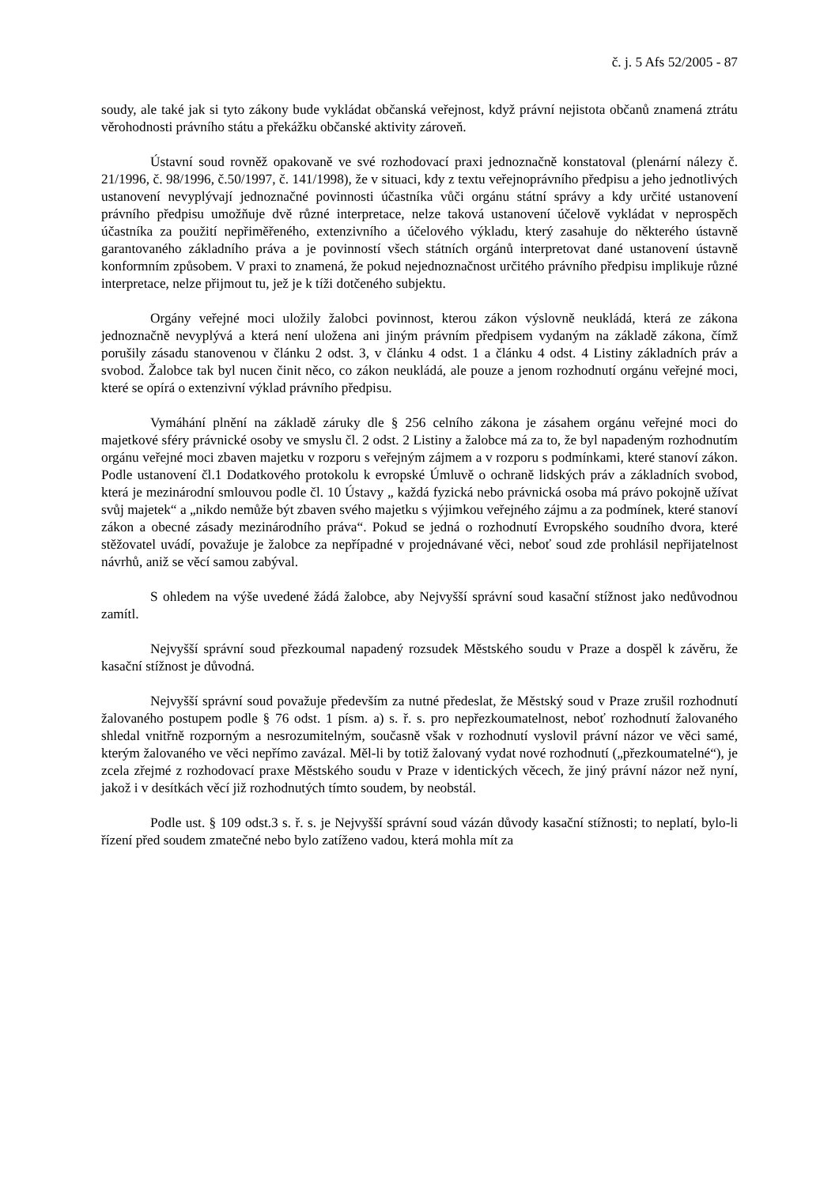č. j. 5 Afs 52/2005 - 87
soudy, ale také jak si tyto zákony bude vykládat občanská veřejnost, když právní nejistota občanů znamená ztrátu věrohodnosti právního státu a překážku občanské aktivity zároveň.
Ústavní soud rovněž opakovaně ve své rozhodovací praxi jednoznačně konstatoval (plenární nálezy č. 21/1996, č. 98/1996, č.50/1997, č. 141/1998), že v situaci, kdy z textu veřejnoprávního předpisu a jeho jednotlivých ustanovení nevyplývají jednoznačné povinnosti účastníka vůči orgánu státní správy a kdy určité ustanovení právního předpisu umožňuje dvě různé interpretace, nelze taková ustanovení účelově vykládat v neprospěch účastníka za použití nepřiměřeného, extenzivního a účelového výkladu, který zasahuje do některého ústavně garantovaného základního práva a je povinností všech státních orgánů interpretovat dané ustanovení ústavně konformním způsobem. V praxi to znamená, že pokud nejednoznačnost určitého právního předpisu implikuje různé interpretace, nelze přijmout tu, jež je k tíži dotčeného subjektu.
Orgány veřejné moci uložily žalobci povinnost, kterou zákon výslovně neukládá, která ze zákona jednoznačně nevyplývá a která není uložena ani jiným právním předpisem vydaným na základě zákona, čímž porušily zásadu stanovenou v článku 2 odst. 3, v článku 4 odst. 1 a článku 4 odst. 4 Listiny základních práv a svobod. Žalobce tak byl nucen činit něco, co zákon neukládá, ale pouze a jenom rozhodnutí orgánu veřejné moci, které se opírá o extenzivní výklad právního předpisu.
Vymáhání plnění na základě záruky dle § 256 celního zákona je zásahem orgánu veřejné moci do majetkové sféry právnické osoby ve smyslu čl. 2 odst. 2 Listiny a žalobce má za to, že byl napadeným rozhodnutím orgánu veřejné moci zbaven majetku v rozporu s veřejným zájmem a v rozporu s podmínkami, které stanoví zákon. Podle ustanovení čl.1 Dodatkového protokolu k evropské Úmluvě o ochraně lidských práv a základních svobod, která je mezinárodní smlouvou podle čl. 10 Ústavy „ každá fyzická nebo právnická osoba má právo pokojně užívat svůj majetek“ a „nikdo nemůže být zbaven svého majetku s výjimkou veřejného zájmu a za podmínek, které stanoví zákon a obecné zásady mezinárodního práva“. Pokud se jedná o rozhodnutí Evropského soudního dvora, které stěžovatel uvádí, považuje je žalobce za nepřípadné v projednávané věci, neboť soud zde prohlásil nepřijatelnost návrhů, aniž se věcí samou zabýval.
S ohledem na výše uvedené žádá žalobce, aby Nejvyšší správní soud kasační stížnost jako nedůvodnou zamítl.
Nejvyšší správní soud přezkoumal napadený rozsudek Městského soudu v Praze a dospěl k závěru, že kasační stížnost je důvodná.
Nejvyšší správní soud považuje především za nutné předeslat, že Městský soud v Praze zrušil rozhodnutí žalovaného postupem podle § 76 odst. 1 písm. a) s. ř. s. pro nepřezkoumatelnost, neboť rozhodnutí žalovaného shledal vnitřně rozporným a nesrozumitelným, současně však v rozhodnutí vyslovil právní názor ve věci samé, kterým žalovaného ve věci nepřímo zavázal. Měl-li by totiž žalovaný vydat nové rozhodnutí („přezkoumatelné“), je zcela zřejmé z rozhodovací praxe Městského soudu v Praze v identických věcech, že jiný právní názor než nyní, jakož i v desítkách věcí již rozhodnutých tímto soudem, by neobstál.
Podle ust. § 109 odst.3 s. ř. s. je Nejvyšší správní soud vázán důvody kasační stížnosti; to neplatí, bylo-li řízení před soudem zmatečné nebo bylo zatíženo vadou, která mohla mít za